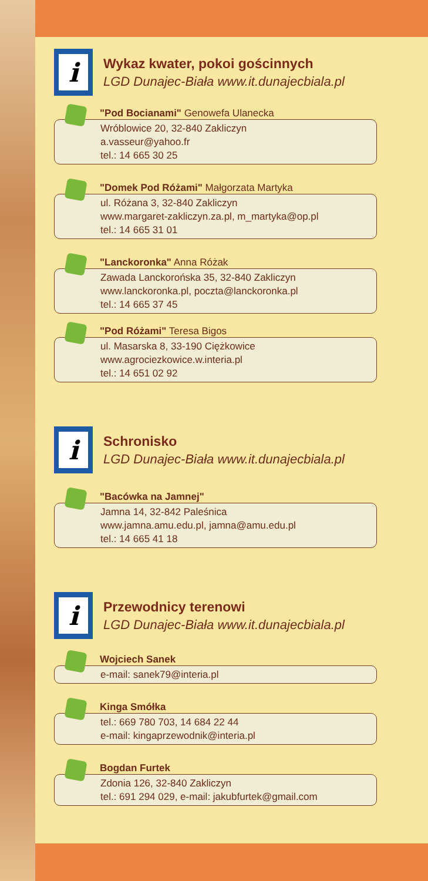i
Wykaz kwater, pokoi gościnnych
LGD Dunajec-Biała www.it.dunajecbiala.pl
"Pod Bocianami" Genowefa Ulanecka
Wróblowice 20, 32-840 Zakliczyn
a.vasseur@yahoo.fr
tel.: 14 665 30 25
"Domek Pod Różami" Małgorzata Martyka
ul. Różana 3, 32-840 Zakliczyn
www.margaret-zakliczyn.za.pl, m_martyka@op.pl
tel.: 14 665 31 01
"Lanckoronka" Anna Różak
Zawada Lanckorońska 35, 32-840 Zakliczyn
www.lanckoronka.pl, poczta@lanckoronka.pl
tel.: 14 665 37 45
"Pod Różami" Teresa Bigos
ul. Masarska 8, 33-190 Ciężkowice
www.agrociezkowice.w.interia.pl
tel.: 14 651 02 92
i
Schronisko
LGD Dunajec-Biała www.it.dunajecbiala.pl
"Bacówka na Jamnej"
Jamna 14, 32-842 Paleśnica
www.jamna.amu.edu.pl, jamna@amu.edu.pl
tel.: 14 665 41 18
i
Przewodnicy terenowi
LGD Dunajec-Biała www.it.dunajecbiala.pl
Wojciech Sanek
e-mail: sanek79@interia.pl
Kinga Smółka
tel.: 669 780 703, 14 684 22 44
e-mail: kingaprzewodnik@interia.pl
Bogdan Furtek
Zdonia 126, 32-840 Zakliczyn
tel.: 691 294 029, e-mail: jakubfurtek@gmail.com